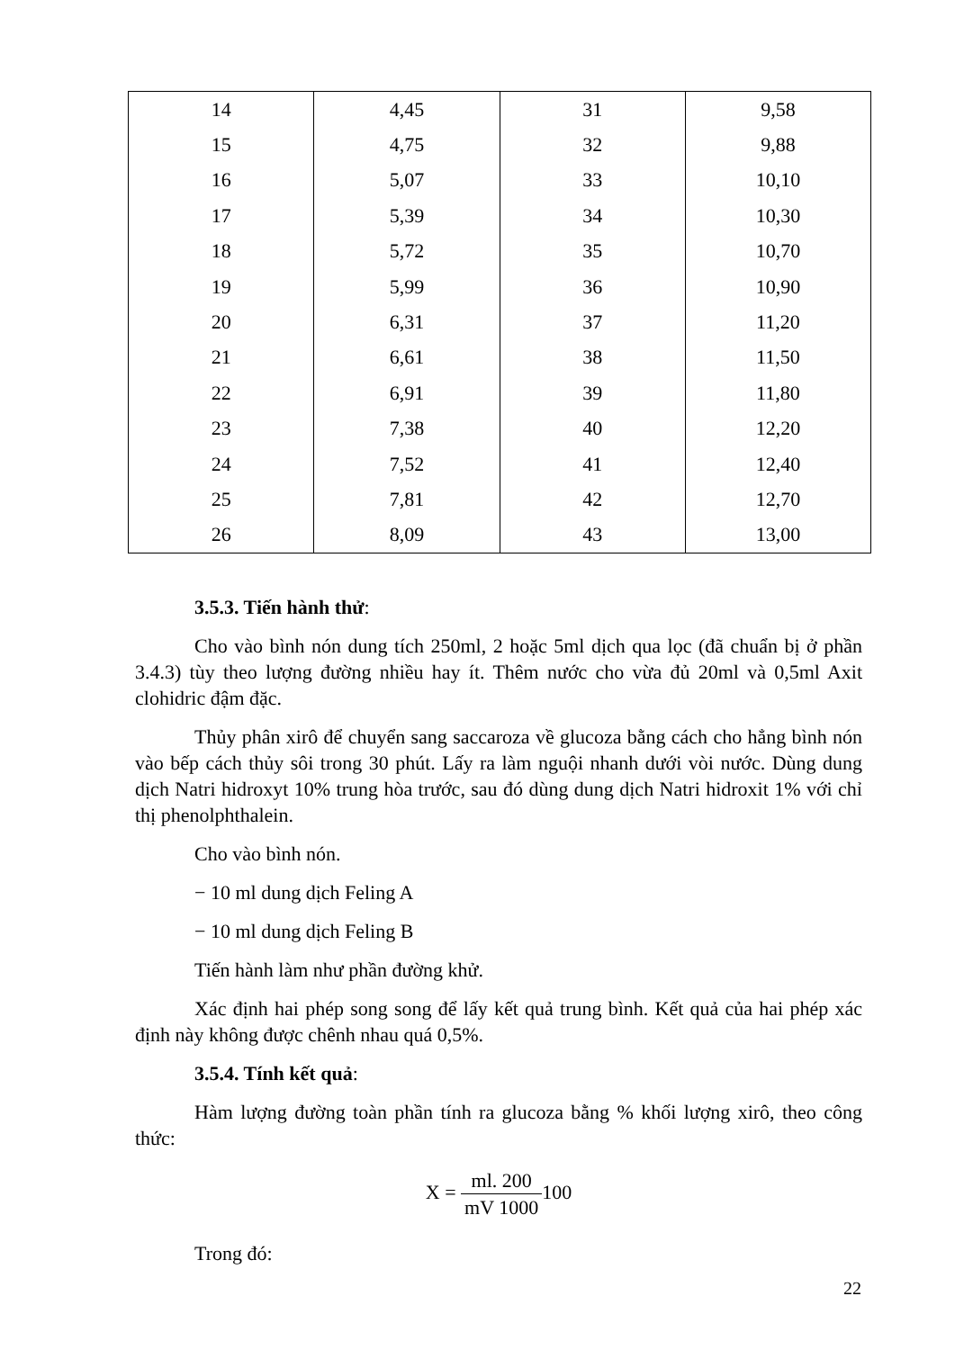| 14 | 4,45 | 31 | 9,58 |
| 15 | 4,75 | 32 | 9,88 |
| 16 | 5,07 | 33 | 10,10 |
| 17 | 5,39 | 34 | 10,30 |
| 18 | 5,72 | 35 | 10,70 |
| 19 | 5,99 | 36 | 10,90 |
| 20 | 6,31 | 37 | 11,20 |
| 21 | 6,61 | 38 | 11,50 |
| 22 | 6,91 | 39 | 11,80 |
| 23 | 7,38 | 40 | 12,20 |
| 24 | 7,52 | 41 | 12,40 |
| 25 | 7,81 | 42 | 12,70 |
| 26 | 8,09 | 43 | 13,00 |
3.5.3. Tiến hành thử:
Cho vào bình nón dung tích 250ml, 2 hoặc 5ml dịch qua lọc (đã chuẩn bị ở phần 3.4.3) tùy theo lượng đường nhiều hay ít. Thêm nước cho vừa đủ 20ml và 0,5ml Axit clohidric đậm đặc.
Thủy phân xirô để chuyển sang saccaroza về glucoza bằng cách cho hẳng bình nón vào bếp cách thủy sôi trong 30 phút. Lấy ra làm nguội nhanh dưới vòi nước. Dùng dung dịch Natri hidroxyt 10% trung hòa trước, sau đó dùng dung dịch Natri hidroxit 1% với chỉ thị phenolphthalein.
Cho vào bình nón.
− 10 ml dung dịch Feling A
− 10 ml dung dịch Feling B
Tiến hành làm như phần đường khử.
Xác định hai phép song song để lấy kết quả trung bình. Kết quả của hai phép xác định này không được chênh nhau quá 0,5%.
3.5.4. Tính kết quả:
Hàm lượng đường toàn phần tính ra glucoza bằng % khối lượng xirô, theo công thức:
X = ml. 200 mV 1000100
Trong đó:
22